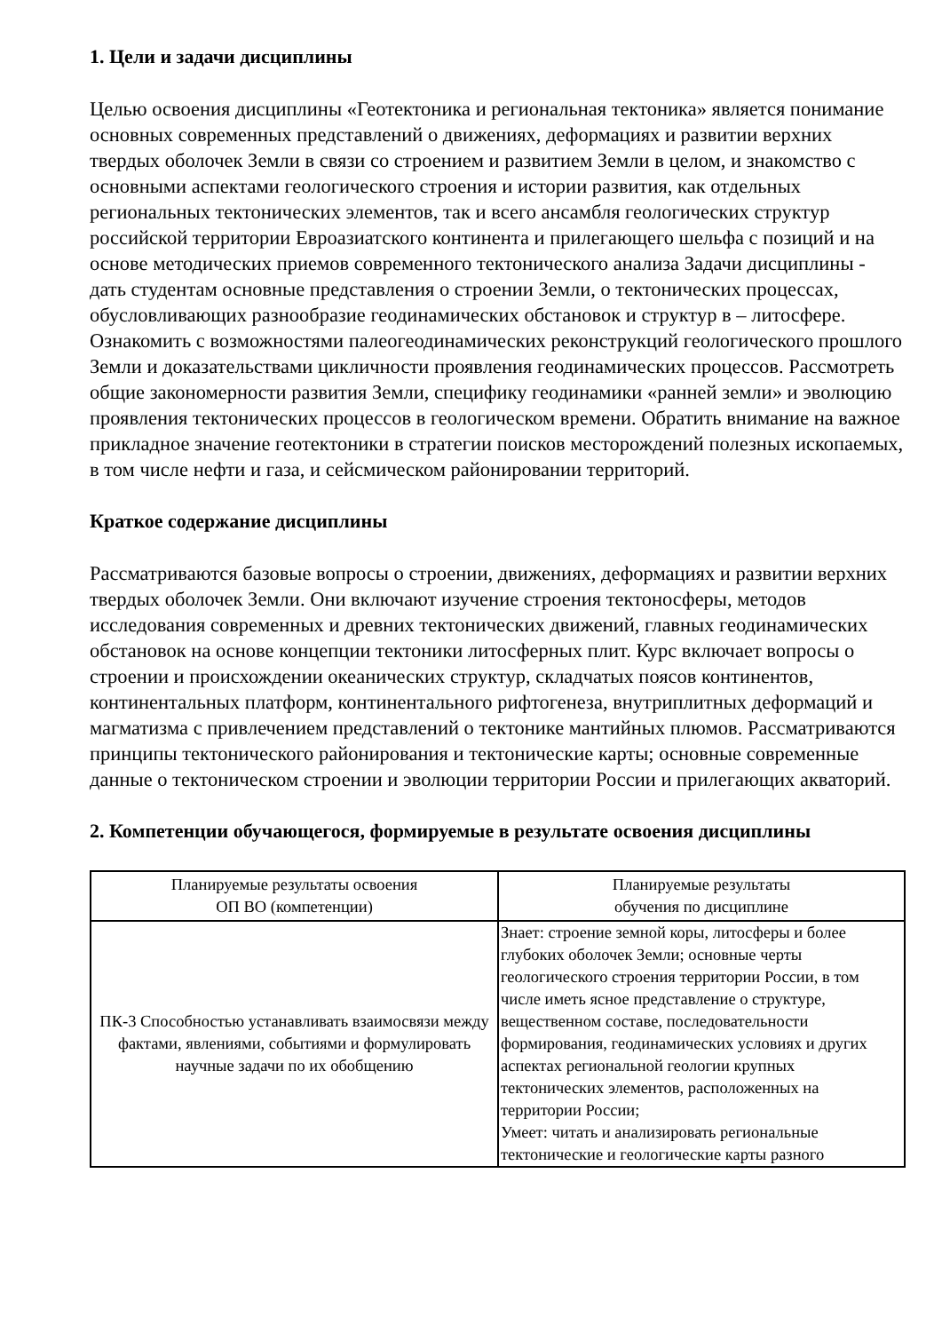1. Цели и задачи дисциплины
Целью освоения дисциплины «Геотектоника и региональная тектоника» является понимание основных современных представлений о движениях, деформациях и развитии верхних твердых оболочек Земли в связи со строением и развитием Земли в целом, и знакомство с основными аспектами геологического строения и истории развития, как отдельных региональных тектонических элементов, так и всего ансамбля геологических структур российской территории Евроазиатского континента и прилегающего шельфа с позиций и на основе методических приемов современного тектонического анализа Задачи дисциплины - дать студентам основные представления о строении Земли, о тектонических процессах, обусловливающих разнообразие геодинамических обстановок и структур в – литосфере. Ознакомить с возможностями палеогеодинамических реконструкций геологического прошлого Земли и доказательствами цикличности проявления геодинамических процессов. Рассмотреть общие закономерности развития Земли, специфику геодинамики «ранней земли» и эволюцию проявления тектонических процессов в геологическом времени. Обратить внимание на важное прикладное значение геотектоники в стратегии поисков месторождений полезных ископаемых, в том числе нефти и газа, и сейсмическом районировании территорий.
Краткое содержание дисциплины
Рассматриваются базовые вопросы о строении, движениях, деформациях и развитии верхних твердых оболочек Земли. Они включают изучение строения тектоносферы, методов исследования современных и древних тектонических движений, главных геодинамических обстановок на основе концепции тектоники литосферных плит. Курс включает вопросы о строении и происхождении океанических структур, складчатых поясов континентов, континентальных платформ, континентального рифтогенеза, внутриплитных деформаций и магматизма с привлечением представлений о тектонике мантийных плюмов. Рассматриваются принципы тектонического районирования и тектонические карты; основные современные данные о тектоническом строении и эволюции территории России и прилегающих акваторий.
2. Компетенции обучающегося, формируемые в результате освоения дисциплины
| Планируемые результаты освоения ОП ВО (компетенции) | Планируемые результаты обучения по дисциплине |
| --- | --- |
| ПК-3 Способностью устанавливать взаимосвязи между фактами, явлениями, событиями и формулировать научные задачи по их обобщению | Знает: строение земной коры, литосферы и более глубоких оболочек Земли; основные черты геологического строения территории России, в том числе иметь ясное представление о структуре, вещественном составе, последовательности формирования, геодинамических условиях и других аспектах региональной геологии крупных тектонических элементов, расположенных на территории России; Умеет: читать и анализировать региональные тектонические и геологические карты разного |